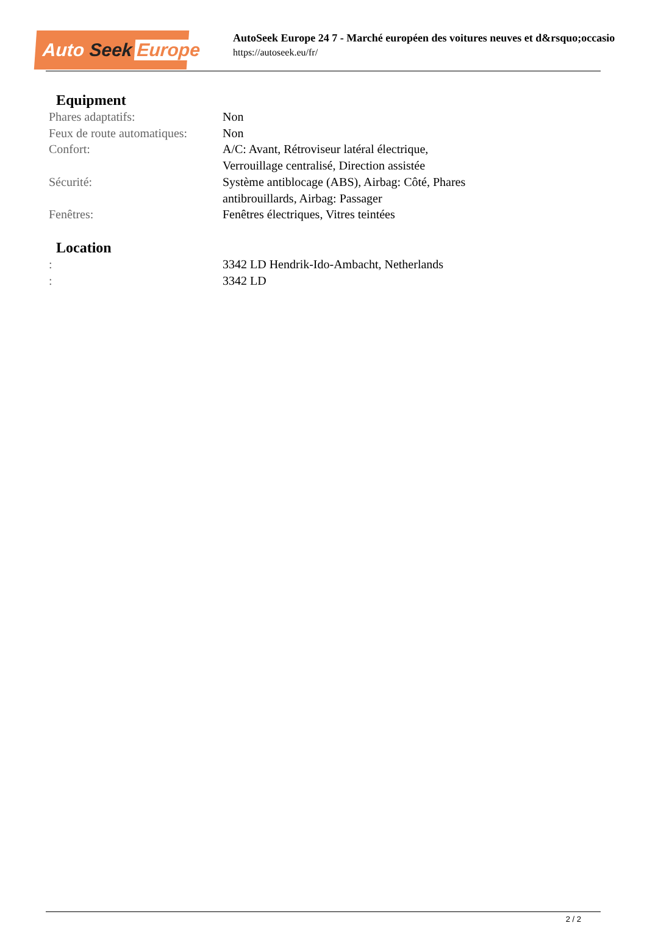Auto Seek Europe
AutoSeek Europe 24 7 - Marché européen des voitures neuves et d&rsquo;occasio
https://autoseek.eu/fr/
Equipment
| Phares adaptatifs: | Non |
| Feux de route automatiques: | Non |
| Confort: | A/C: Avant, Rétroviseur latéral électrique, Verrouillage centralisé, Direction assistée |
| Sécurité: | Système antiblocage (ABS), Airbag: Côté, Phares antibrouillards, Airbag: Passager |
| Fenêtres: | Fenêtres électriques, Vitres teintées |
Location
| : | 3342 LD Hendrik-Ido-Ambacht, Netherlands |
| : | 3342 LD |
2 / 2